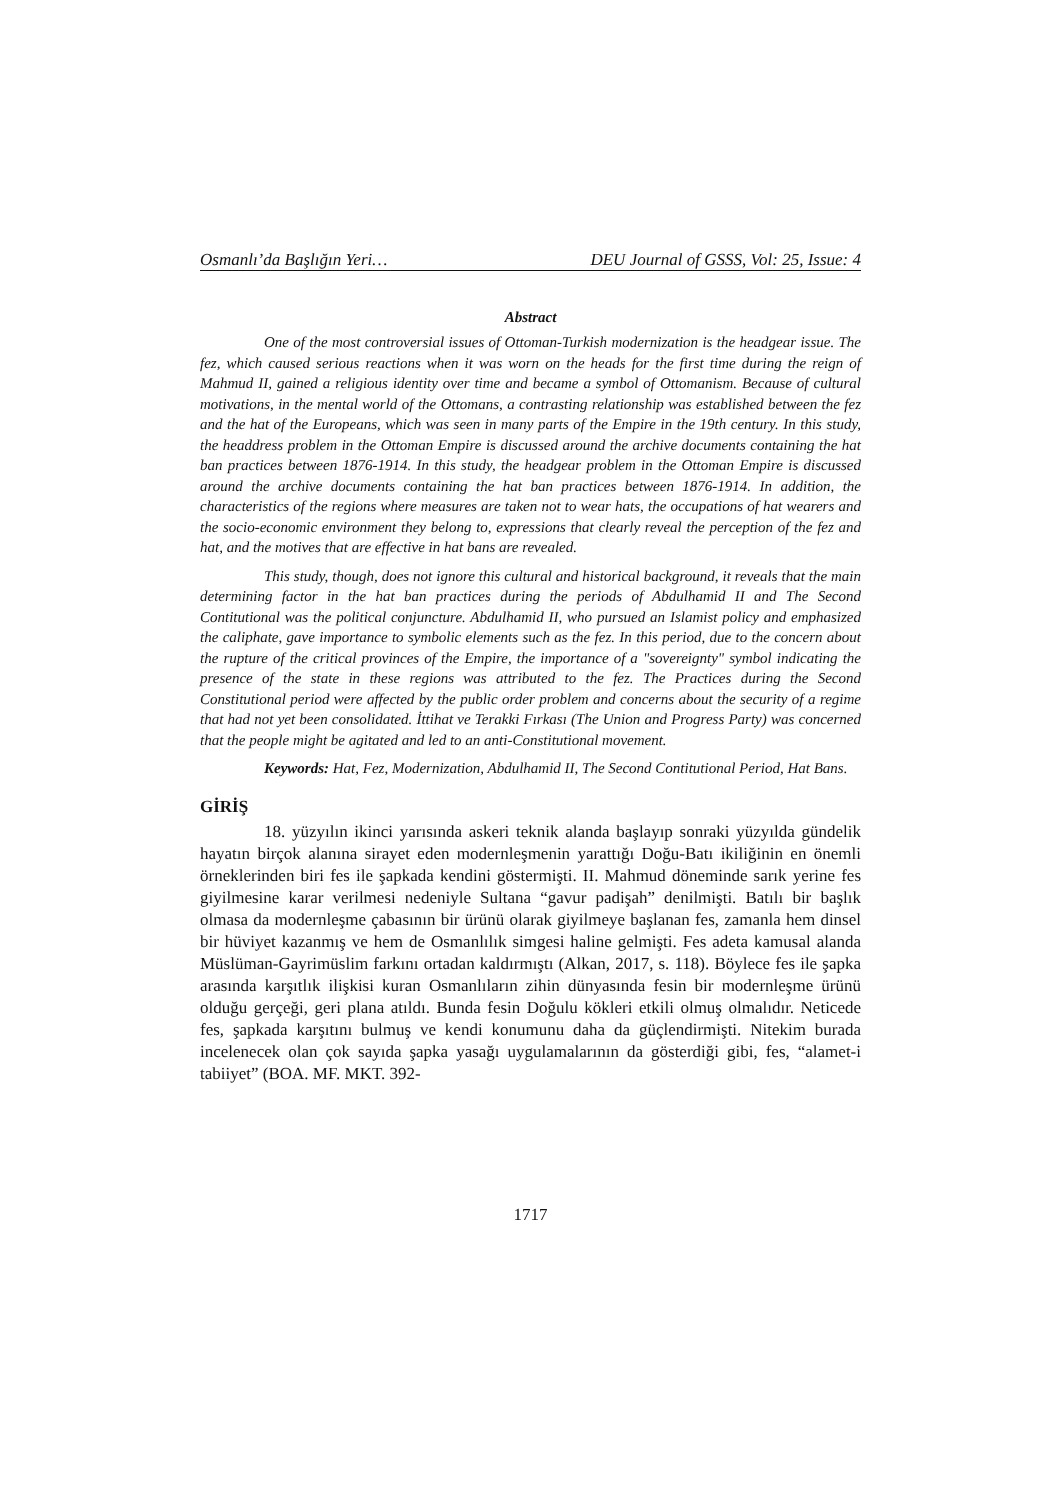Osmanlı’da Başlığın Yeri… DEU Journal of GSSS, Vol: 25, Issue: 4
Abstract
One of the most controversial issues of Ottoman-Turkish modernization is the headgear issue. The fez, which caused serious reactions when it was worn on the heads for the first time during the reign of Mahmud II, gained a religious identity over time and became a symbol of Ottomanism. Because of cultural motivations, in the mental world of the Ottomans, a contrasting relationship was established between the fez and the hat of the Europeans, which was seen in many parts of the Empire in the 19th century. In this study, the headdress problem in the Ottoman Empire is discussed around the archive documents containing the hat ban practices between 1876-1914. In this study, the headgear problem in the Ottoman Empire is discussed around the archive documents containing the hat ban practices between 1876-1914. In addition, the characteristics of the regions where measures are taken not to wear hats, the occupations of hat wearers and the socio-economic environment they belong to, expressions that clearly reveal the perception of the fez and hat, and the motives that are effective in hat bans are revealed.
This study, though, does not ignore this cultural and historical background, it reveals that the main determining factor in the hat ban practices during the periods of Abdulhamid II and The Second Contitutional was the political conjuncture. Abdulhamid II, who pursued an Islamist policy and emphasized the caliphate, gave importance to symbolic elements such as the fez. In this period, due to the concern about the rupture of the critical provinces of the Empire, the importance of a "sovereignty" symbol indicating the presence of the state in these regions was attributed to the fez. The Practices during the Second Constitutional period were affected by the public order problem and concerns about the security of a regime that had not yet been consolidated. İttihat ve Terakki Fırkası (The Union and Progress Party) was concerned that the people might be agitated and led to an anti-Constitutional movement.
Keywords: Hat, Fez, Modernization, Abdulhamid II, The Second Contitutional Period, Hat Bans.
GİRİŞ
18. yüzyılın ikinci yarısında askeri teknik alanda başlayıp sonraki yüzyılda gündelik hayatın birçok alanına sirayet eden modernleşmenin yarattığı Doğu-Batı ikiliğinin en önemli örneklerinden biri fes ile şapkada kendini göstermişti. II. Mahmud döneminde sarık yerine fes giyilmesine karar verilmesi nedeniyle Sultana “gavur padişah” denilmişti. Batılı bir başlık olmasa da modernleşme çabasının bir ürünü olarak giyilmeye başlanan fes, zamanla hem dinsel bir hüviyet kazanmış ve hem de Osmanlılık simgesi haline gelmişti. Fes adeta kamusal alanda Müslüman-Gayrimüslim farkını ortadan kaldırmıştı (Alkan, 2017, s. 118). Böylece fes ile şapka arasında karşıtlık ilişkisi kuran Osmanlıların zihin dünyasında fesin bir modernleşme ürünü olduğu gerçeği, geri plana atıldı. Bunda fesin Doğulu kökleri etkili olmuş olmalıdır. Neticede fes, şapkada karşıtını bulmuş ve kendi konumunu daha da güçlendirmişti. Nitekim burada incelenecek olan çok sayıda şapka yasağı uygulamalarının da gösterdiği gibi, fes, “alamet-i tabiiyet” (BOA. MF. MKT. 392-
1717